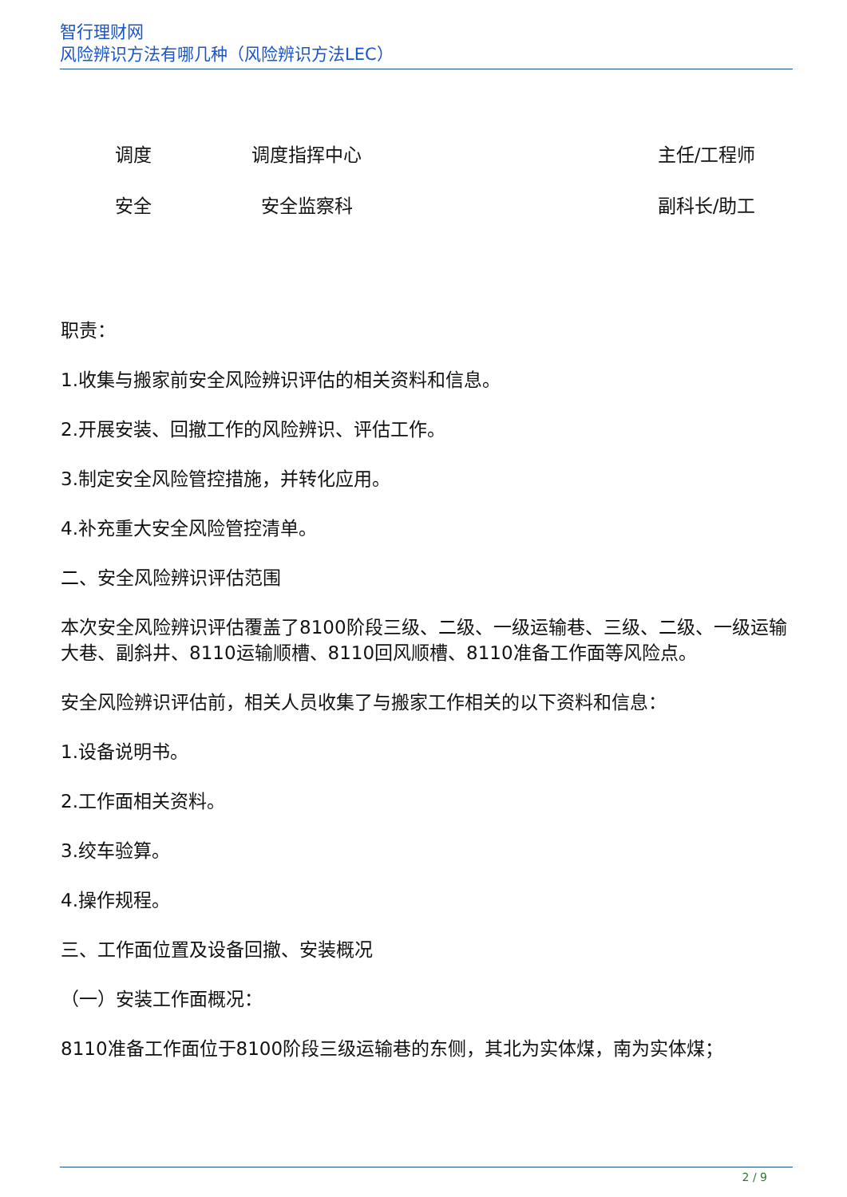智行理财网
风险辨识方法有哪几种（风险辨识方法LEC）
| 调度 | 调度指挥中心 | | 主任/工程师 |
| 安全 | 安全监察科 | | 副科长/助工 |
职责：
1.收集与搬家前安全风险辨识评估的相关资料和信息。
2.开展安装、回撤工作的风险辨识、评估工作。
3.制定安全风险管控措施，并转化应用。
4.补充重大安全风险管控清单。
二、安全风险辨识评估范围
本次安全风险辨识评估覆盖了8100阶段三级、二级、一级运输巷、三级、二级、一级运输大巷、副斜井、8110运输顺槽、8110回风顺槽、8110准备工作面等风险点。
安全风险辨识评估前，相关人员收集了与搬家工作相关的以下资料和信息：
1.设备说明书。
2.工作面相关资料。
3.绞车验算。
4.操作规程。
三、工作面位置及设备回撤、安装概况
（一）安装工作面概况：
8110准备工作面位于8100阶段三级运输巷的东侧，其北为实体煤，南为实体煤；
2 / 9